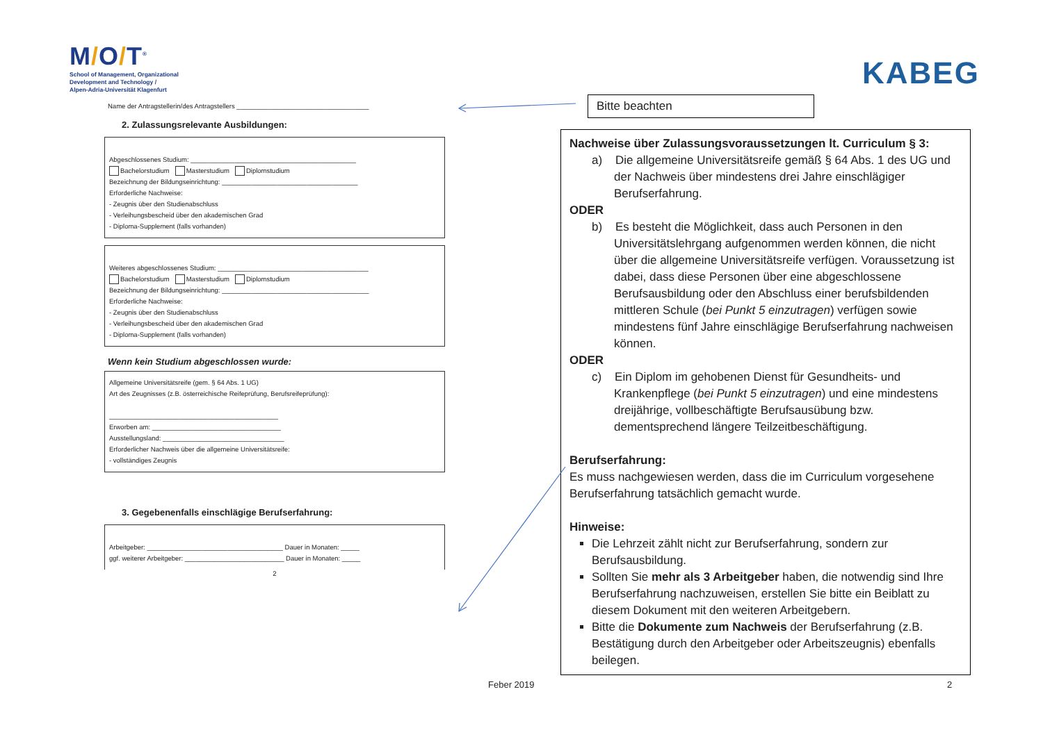M/O/T<sup>®</sup>
School of Management, Organizational
Development and Technology /
Alpen-Adria-Universität Klagenfurt
Name der Antragstellerin/des Antragstellers ____________________________________
2. Zulassungsrelevante Ausbildungen:
Abgeschlossenes Studium: _____________________________________________
Bachelorstudium Masterstudium Diplomstudium
Bezeichnung der Bildungseinrichtung: _____________________________________
Erforderliche Nachweise:
- Zeugnis über den Studienabschluss
- Verleihungsbescheid über den akademischen Grad
- Diploma-Supplement (falls vorhanden)
Weiteres abgeschlossenes Studium: _________________________________________
Bachelorstudium Masterstudium Diplomstudium
Bezeichnung der Bildungseinrichtung: ________________________________________
Erforderliche Nachweise:
- Zeugnis über den Studienabschluss
- Verleihungsbescheid über den akademischen Grad
- Diploma-Supplement (falls vorhanden)
Wenn kein Studium abgeschlossen wurde:
Allgemeine Universitätsreife (gem. § 64 Abs. 1 UG)
Art des Zeugnisses (z.B. österreichische Reifeprüfung, Berufsreifeprüfung):
______________________________________________
Erworben am: ___________________________________
Ausstellungsland: _________________________________
Erforderlicher Nachweis über die allgemeine Universitätsreife:
- vollständiges Zeugnis
3. Gegebenenfalls einschlägige Berufserfahrung:
Arbeitgeber: _____________________________________ Dauer in Monaten: _____
ggf. weiterer Arbeitgeber: ___________________________ Dauer in Monaten: _____
2
KABEG
Bitte beachten
Nachweise über Zulassungsvoraussetzungen lt. Curriculum § 3:
a) Die allgemeine Universitätsreife gemäß § 64 Abs. 1 des UG und der Nachweis über mindestens drei Jahre einschlägiger Berufserfahrung.
ODER
b) Es besteht die Möglichkeit, dass auch Personen in den Universitätslehrgang aufgenommen werden können, die nicht über die allgemeine Universitätsreife verfügen. Voraussetzung ist dabei, dass diese Personen über eine abgeschlossene Berufsausbildung oder den Abschluss einer berufsbildenden mittleren Schule (bei Punkt 5 einzutragen) verfügen sowie mindestens fünf Jahre einschlägige Berufserfahrung nachweisen können.
ODER
c) Ein Diplom im gehobenen Dienst für Gesundheits- und Krankenpflege (bei Punkt 5 einzutragen) und eine mindestens dreijährige, vollbeschäftigte Berufsausübung bzw. dementsprechend längere Teilzeitbeschäftigung.
Berufserfahrung:
Es muss nachgewiesen werden, dass die im Curriculum vorgesehene Berufserfahrung tatsächlich gemacht wurde.
Hinweise:
Die Lehrzeit zählt nicht zur Berufserfahrung, sondern zur Berufsausbildung.
Sollten Sie mehr als 3 Arbeitgeber haben, die notwendig sind Ihre Berufserfahrung nachzuweisen, erstellen Sie bitte ein Beiblatt zu diesem Dokument mit den weiteren Arbeitgebern.
Bitte die Dokumente zum Nachweis der Berufserfahrung (z.B. Bestätigung durch den Arbeitgeber oder Arbeitszeugnis) ebenfalls beilegen.
Feber 2019 2